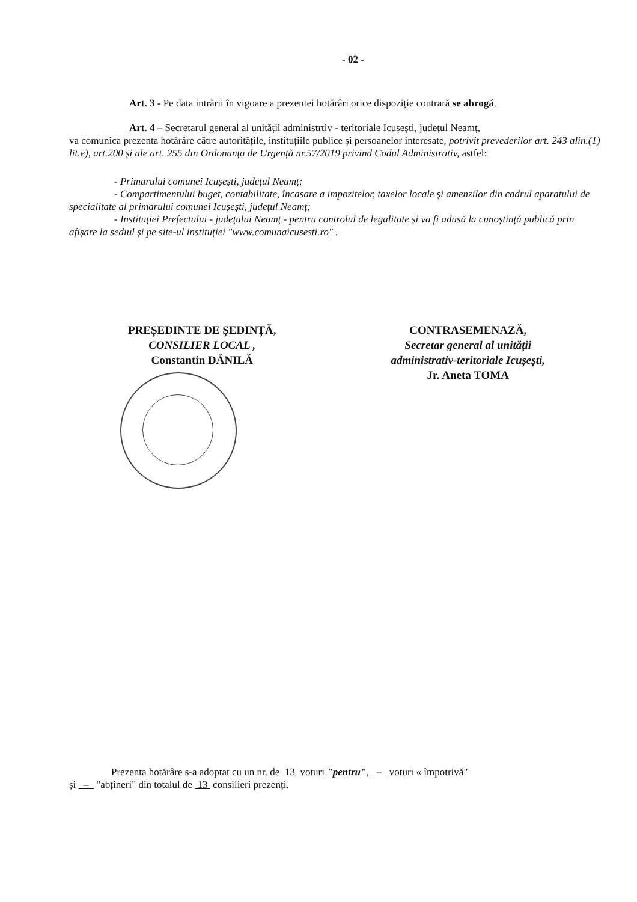- 02 -
Art. 3 - Pe data intrării în vigoare a prezentei hotărâri orice dispoziție contrară se abrogă.
Art. 4 – Secretarul general al unității administrtiv - teritoriale Icușești, județul Neamț,
va comunica prezenta hotărâre către autoritățile, instituțiile publice și persoanelor interesate, potrivit prevederilor art. 243 alin.(1) lit.e), art.200 și ale art. 255 din Ordonanța de Urgență nr.57/2019 privind Codul Administrativ, astfel:
- Primarului comunei Icușești, județul Neamț;
- Compartimentului buget, contabilitate, încasare a impozitelor, taxelor locale și amenzilor din cadrul aparatului de specialitate al primarului comunei Icușești, județul Neamț;
- Instituției Prefectului - județului Neamț - pentru controlul de legalitate și va fi adusă la cunoștință publică prin afișare la sediul și pe site-ul instituției "www.comunaicusesti.ro" .
PREȘEDINTE DE ȘEDINȚĂ,
CONSILIER LOCAL ,
Constantin DĂNILĂ
CONTRASEMENAZĂ,
Secretar general al unității
administrativ-teritoriale Icușești,
Jr. Aneta TOMA
Prezenta hotărâre s-a adoptat cu un nr. de 13 voturi "pentru", – voturi « împotrivă"
și – "abțineri" din totalul de 13 consilieri prezenți.